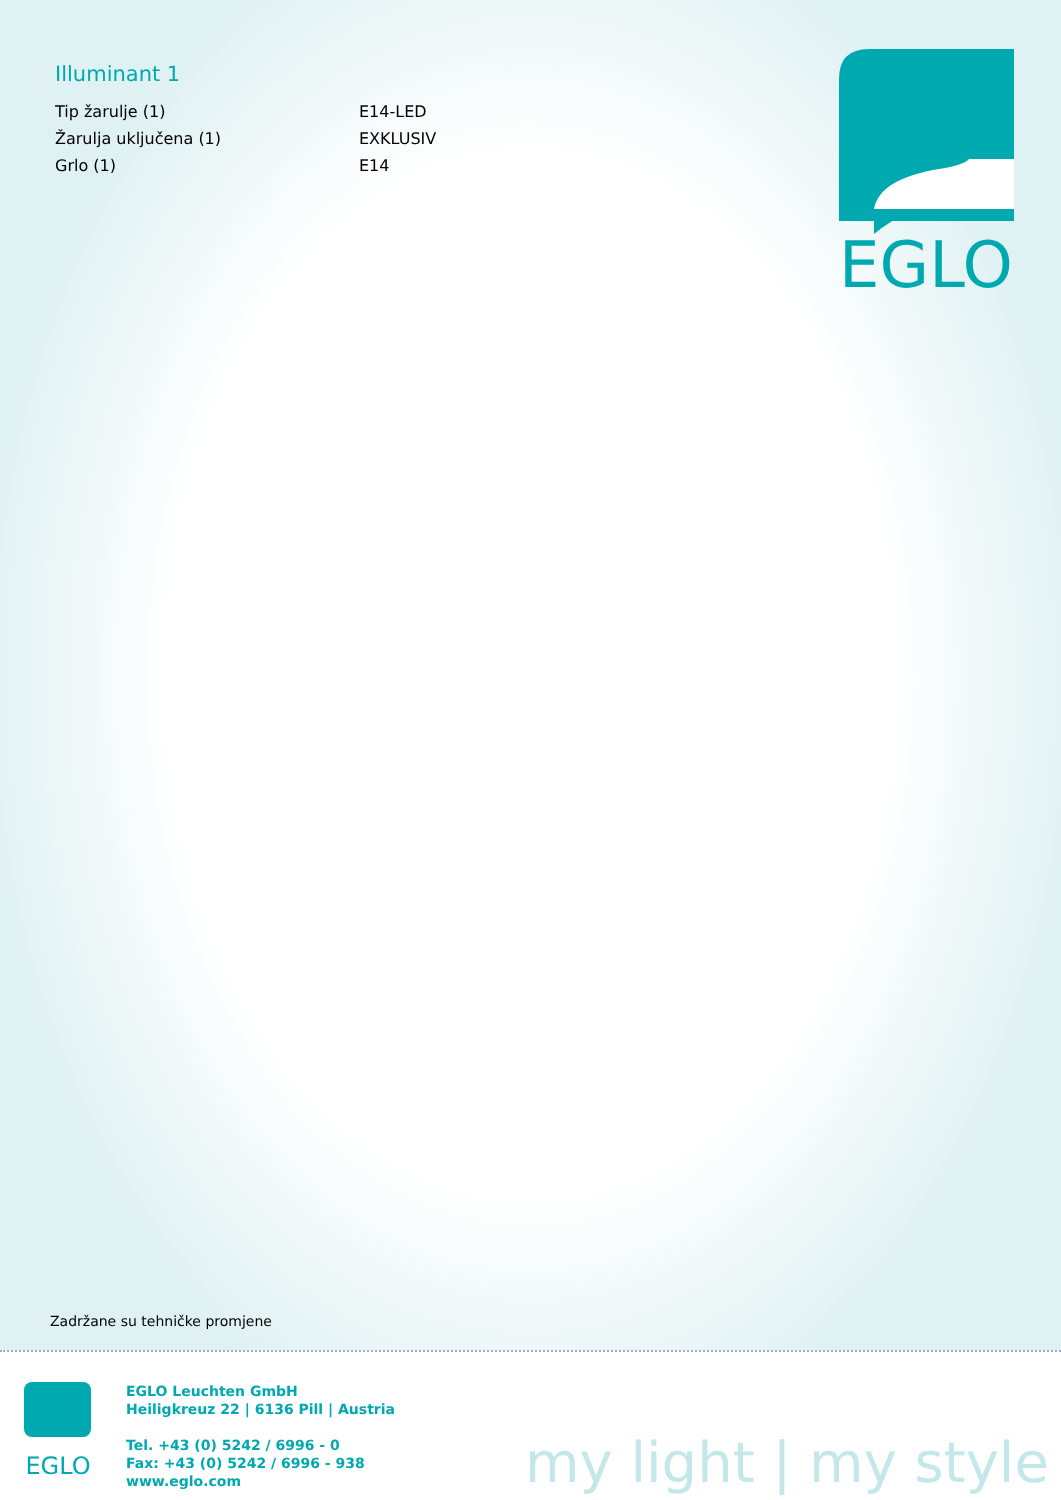Illuminant 1
| Tip žarulje (1) | E14-LED |
| Žarulja uključena (1) | EXKLUSIV |
| Grlo (1) | E14 |
EGLO
Zadržane su tehničke promjene
EGLO
EGLO Leuchten GmbH
Heiligkreuz 22 | 6136 Pill | Austria
Tel. +43 (0) 5242 / 6996 - 0
Fax: +43 (0) 5242 / 6996 - 938
www.eglo.com
my light | my style